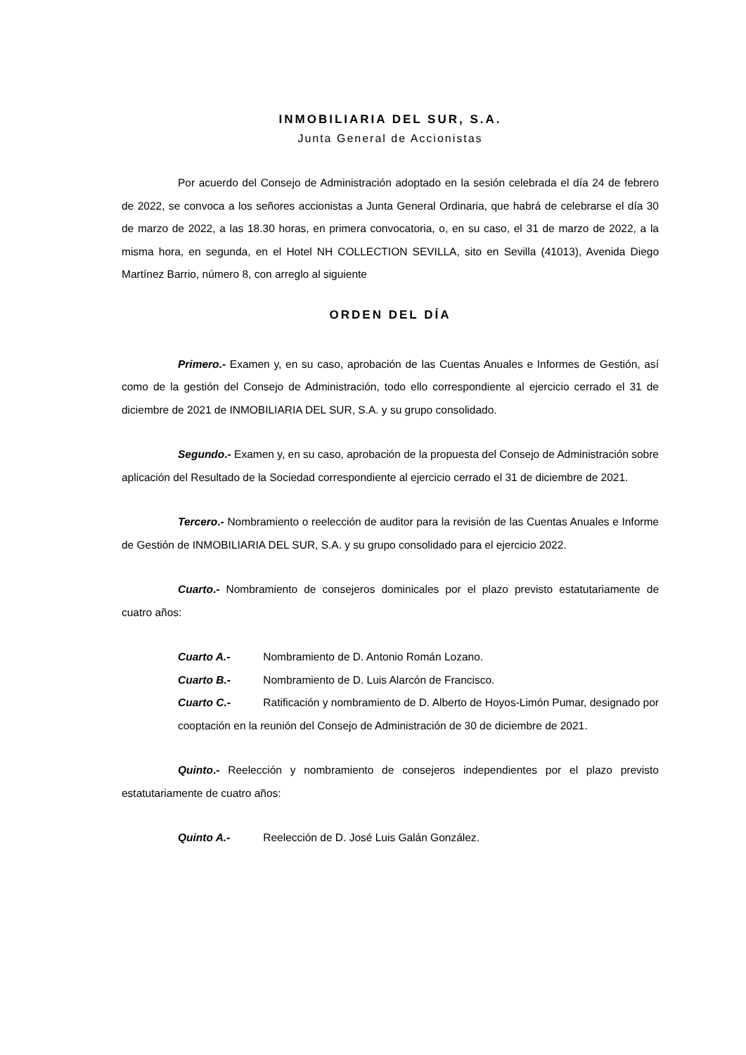INMOBILIARIA DEL SUR, S.A.
Junta General de Accionistas
Por acuerdo del Consejo de Administración adoptado en la sesión celebrada el día 24 de febrero de 2022, se convoca a los señores accionistas a Junta General Ordinaria, que habrá de celebrarse el día 30 de marzo de 2022, a las 18.30 horas, en primera convocatoria, o, en su caso, el 31 de marzo de 2022, a la misma hora, en segunda, en el Hotel NH COLLECTION SEVILLA, sito en Sevilla (41013), Avenida Diego Martínez Barrio, número 8, con arreglo al siguiente
ORDEN DEL DÍA
Primero.- Examen y, en su caso, aprobación de las Cuentas Anuales e Informes de Gestión, así como de la gestión del Consejo de Administración, todo ello correspondiente al ejercicio cerrado el 31 de diciembre de 2021 de INMOBILIARIA DEL SUR, S.A. y su grupo consolidado.
Segundo.- Examen y, en su caso, aprobación de la propuesta del Consejo de Administración sobre aplicación del Resultado de la Sociedad correspondiente al ejercicio cerrado el 31 de diciembre de 2021.
Tercero.- Nombramiento o reelección de auditor para la revisión de las Cuentas Anuales e Informe de Gestión de INMOBILIARIA DEL SUR, S.A. y su grupo consolidado para el ejercicio 2022.
Cuarto.- Nombramiento de consejeros dominicales por el plazo previsto estatutariamente de cuatro años:
Cuarto A.- Nombramiento de D. Antonio Román Lozano.
Cuarto B.- Nombramiento de D. Luis Alarcón de Francisco.
Cuarto C.- Ratificación y nombramiento de D. Alberto de Hoyos-Limón Pumar, designado por cooptación en la reunión del Consejo de Administración de 30 de diciembre de 2021.
Quinto.- Reelección y nombramiento de consejeros independientes por el plazo previsto estatutariamente de cuatro años:
Quinto A.- Reelección de D. José Luis Galán González.